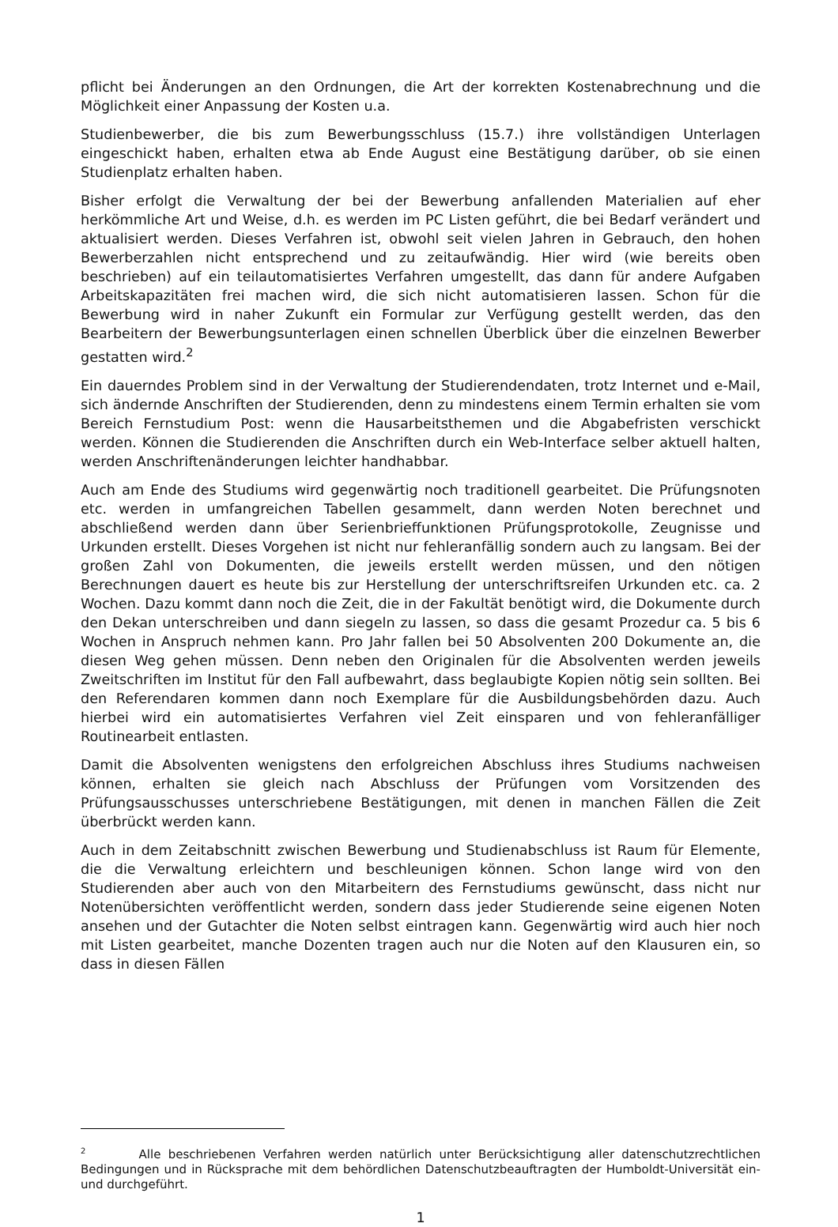pflicht bei Änderungen an den Ordnungen, die Art der korrekten Kostenabrechnung und die Möglichkeit einer Anpassung der Kosten u.a.
Studienbewerber, die bis zum Bewerbungsschluss (15.7.) ihre vollständigen Unterlagen eingeschickt haben, erhalten etwa ab Ende August eine Bestätigung darüber, ob sie einen Studienplatz erhalten haben.
Bisher erfolgt die Verwaltung der bei der Bewerbung anfallenden Materialien auf eher herkömmliche Art und Weise, d.h. es werden im PC Listen geführt, die bei Bedarf verändert und aktualisiert werden. Dieses Verfahren ist, obwohl seit vielen Jahren in Gebrauch, den hohen Bewerberzahlen nicht entsprechend und zu zeitaufwändig. Hier wird (wie bereits oben beschrieben) auf ein teilautomatisiertes Verfahren umgestellt, das dann für andere Aufgaben Arbeitskapazitäten frei machen wird, die sich nicht automatisieren lassen. Schon für die Bewerbung wird in naher Zukunft ein Formular zur Verfügung gestellt werden, das den Bearbeitern der Bewerbungsunterlagen einen schnellen Überblick über die einzelnen Bewerber gestatten wird.<sup>2</sup>
Ein dauerndes Problem sind in der Verwaltung der Studierendendaten, trotz Internet und e-Mail, sich ändernde Anschriften der Studierenden, denn zu mindestens einem Termin erhalten sie vom Bereich Fernstudium Post: wenn die Hausarbeitsthemen und die Abgabefristen verschickt werden. Können die Studierenden die Anschriften durch ein Web-Interface selber aktuell halten, werden Anschriftenänderungen leichter handhabbar.
Auch am Ende des Studiums wird gegenwärtig noch traditionell gearbeitet. Die Prüfungsnoten etc. werden in umfangreichen Tabellen gesammelt, dann werden Noten berechnet und abschließend werden dann über Serienbrieffunktionen Prüfungsprotokolle, Zeugnisse und Urkunden erstellt. Dieses Vorgehen ist nicht nur fehleranfällig sondern auch zu langsam. Bei der großen Zahl von Dokumenten, die jeweils erstellt werden müssen, und den nötigen Berechnungen dauert es heute bis zur Herstellung der unterschriftsreifen Urkunden etc. ca. 2 Wochen. Dazu kommt dann noch die Zeit, die in der Fakultät benötigt wird, die Dokumente durch den Dekan unterschreiben und dann siegeln zu lassen, so dass die gesamt Prozedur ca. 5 bis 6 Wochen in Anspruch nehmen kann. Pro Jahr fallen bei 50 Absolventen 200 Dokumente an, die diesen Weg gehen müssen. Denn neben den Originalen für die Absolventen werden jeweils Zweitschriften im Institut für den Fall aufbewahrt, dass beglaubigte Kopien nötig sein sollten. Bei den Referendaren kommen dann noch Exemplare für die Ausbildungsbehörden dazu. Auch hierbei wird ein automatisiertes Verfahren viel Zeit einsparen und von fehleranfälliger Routinearbeit entlasten.
Damit die Absolventen wenigstens den erfolgreichen Abschluss ihres Studiums nachweisen können, erhalten sie gleich nach Abschluss der Prüfungen vom Vorsitzenden des Prüfungsausschusses unterschriebene Bestätigungen, mit denen in manchen Fällen die Zeit überbrückt werden kann.
Auch in dem Zeitabschnitt zwischen Bewerbung und Studienabschluss ist Raum für Elemente, die die Verwaltung erleichtern und beschleunigen können. Schon lange wird von den Studierenden aber auch von den Mitarbeitern des Fernstudiums gewünscht, dass nicht nur Notenübersichten veröffentlicht werden, sondern dass jeder Studierende seine eigenen Noten ansehen und der Gutachter die Noten selbst eintragen kann. Gegenwärtig wird auch hier noch mit Listen gearbeitet, manche Dozenten tragen auch nur die Noten auf den Klausuren ein, so dass in diesen Fällen
<sup>2</sup> Alle beschriebenen Verfahren werden natürlich unter Berücksichtigung aller datenschutzrechtlichen Bedingungen und in Rücksprache mit dem behördlichen Datenschutzbeauftragten der Humboldt-Universität ein- und durchgeführt.
1